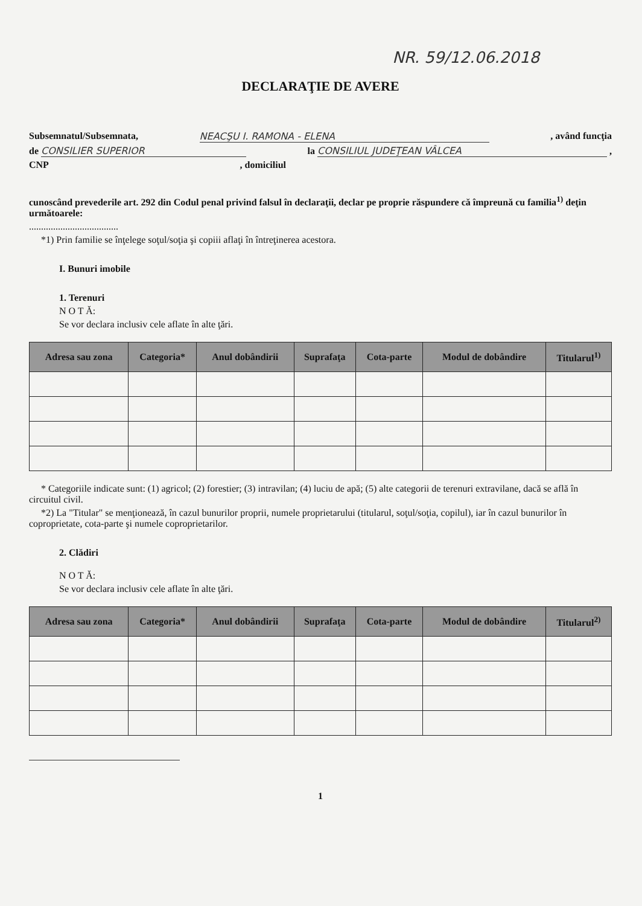NR. 59/12.06.2018
DECLARAŢIE DE AVERE
Subsemnatul/Subsemnata, NEACŞU I. RAMONA - ELENA, având funcţia
de CONSILIER SUPERIOR la CONSILIUL JUDEŢEAN VÂLCEA ,
CNP, domiciliul
cunoscând prevederile art. 292 din Codul penal privind falsul în declaraţii, declar pe proprie răspundere că împreună cu familia<sup>1)</sup> deţin următoarele:
.....................................
*1) Prin familie se înţelege soţul/soţia şi copiii aflaţi în întreţinerea acestora.
I. Bunuri imobile
1. Terenuri
N O T Ă:
Se vor declara inclusiv cele aflate în alte ţări.
| Adresa sau zona | Categoria* | Anul dobândirii | Suprafaţa | Cota-parte | Modul de dobândire | Titularul<sup>1)</sup> |
| --- | --- | --- | --- | --- | --- | --- |
* Categoriile indicate sunt: (1) agricol; (2) forestier; (3) intravilan; (4) luciu de apă; (5) alte categorii de terenuri extravilane, dacă se află în circuitul civil.
*2) La "Titular" se menţionează, în cazul bunurilor proprii, numele proprietarului (titularul, soţul/soţia, copilul), iar în cazul bunurilor în coproprietate, cota-parte şi numele coproprietarilor.
2. Clădiri
N O T Ă:
Se vor declara inclusiv cele aflate în alte ţări.
| Adresa sau zona | Categoria* | Anul dobândirii | Suprafaţa | Cota-parte | Modul de dobândire | Titularul<sup>2)</sup> |
| --- | --- | --- | --- | --- | --- | --- |
1